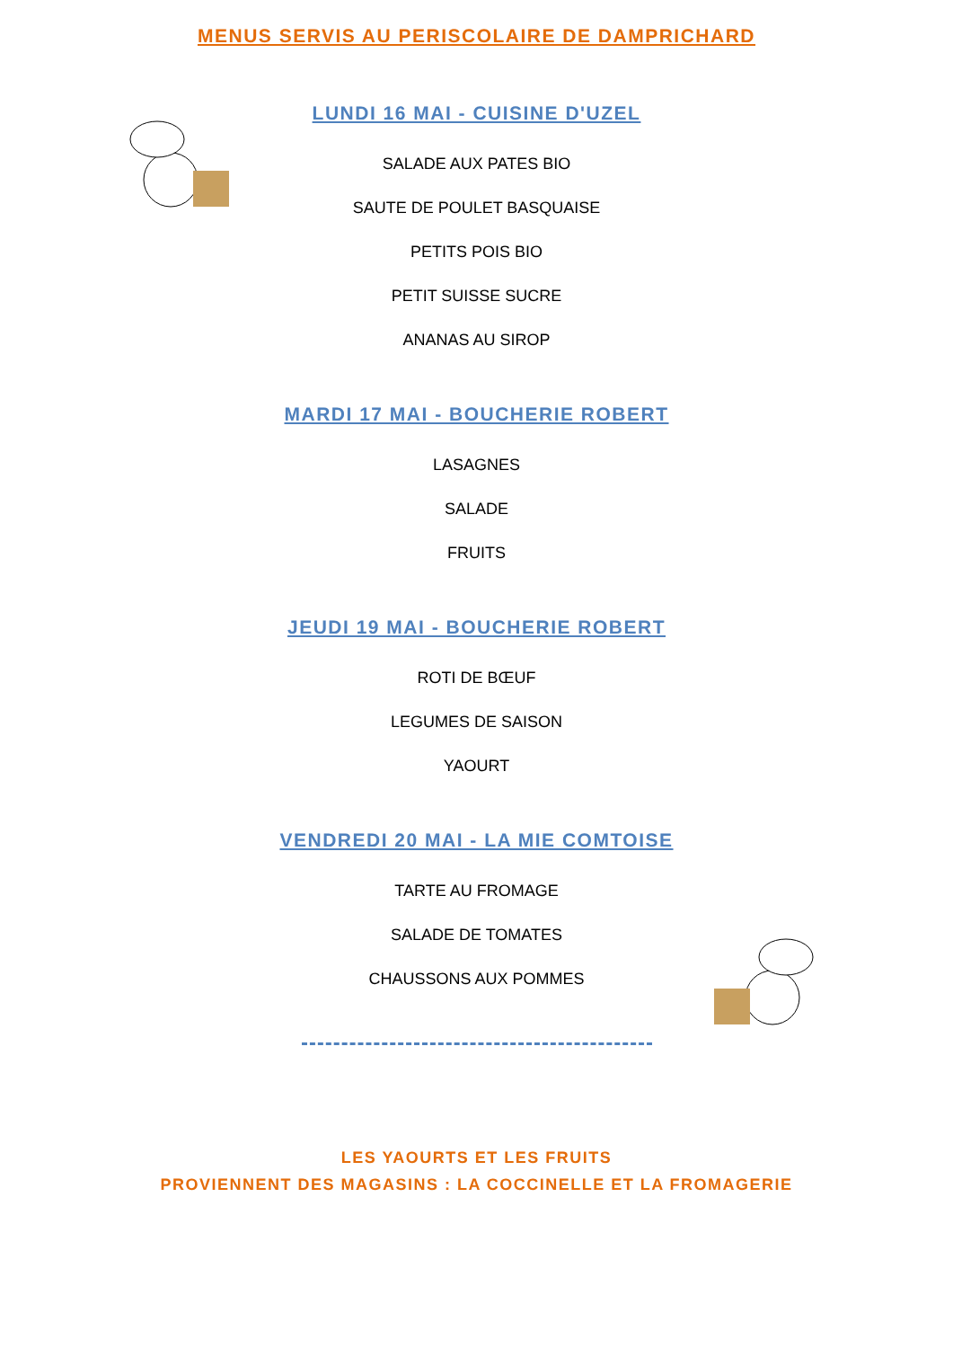MENUS SERVIS AU PERISCOLAIRE DE DAMPRICHARD
LUNDI 16 MAI - CUISINE D'UZEL
SALADE AUX PATES BIO
SAUTE DE POULET BASQUAISE
PETITS POIS BIO
PETIT SUISSE SUCRE
ANANAS AU SIROP
MARDI 17 MAI - BOUCHERIE ROBERT
LASAGNES
SALADE
FRUITS
JEUDI 19 MAI - BOUCHERIE ROBERT
ROTI DE BŒUF
LEGUMES DE SAISON
YAOURT
VENDREDI 20 MAI - LA MIE COMTOISE
TARTE AU FROMAGE
SALADE DE TOMATES
CHAUSSONS AUX POMMES
LES YAOURTS ET LES FRUITS
PROVIENNENT DES MAGASINS : LA COCCINELLE ET LA FROMAGERIE